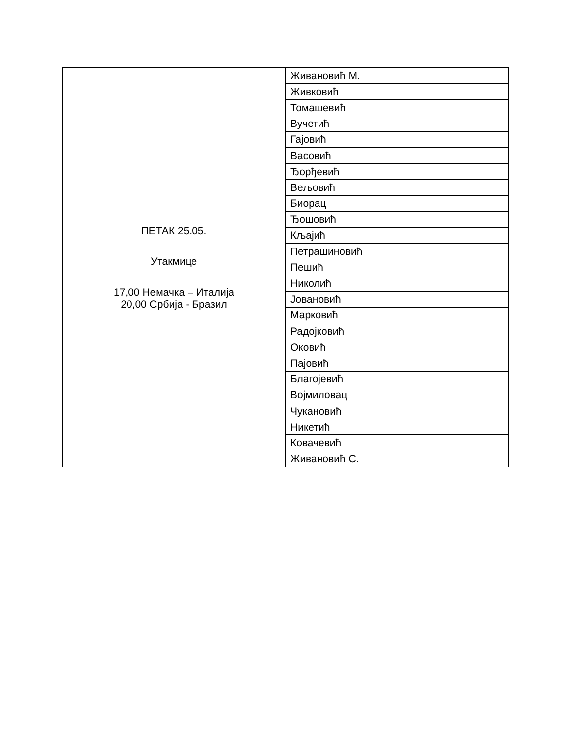| ПЕТАК 25.05. Утакмице 17,00 Немачка – Италија 20,00 Србија - Бразил | Живановић М. |
| | Живковић |
| | Томашевић |
| | Вучетић |
| | Гајовић |
| | Васовић |
| | Ђорђевић |
| | Вељовић |
| | Биорац |
| | Ђошовић |
| | Кљајић |
| | Петрашиновић |
| | Пешић |
| | Николић |
| | Јовановић |
| | Марковић |
| | Радојковић |
| | Оковић |
| | Пајовић |
| | Благојевић |
| | Војмиловац |
| | Чукановић |
| | Никетић |
| | Ковачевић |
| | Живановић С. |